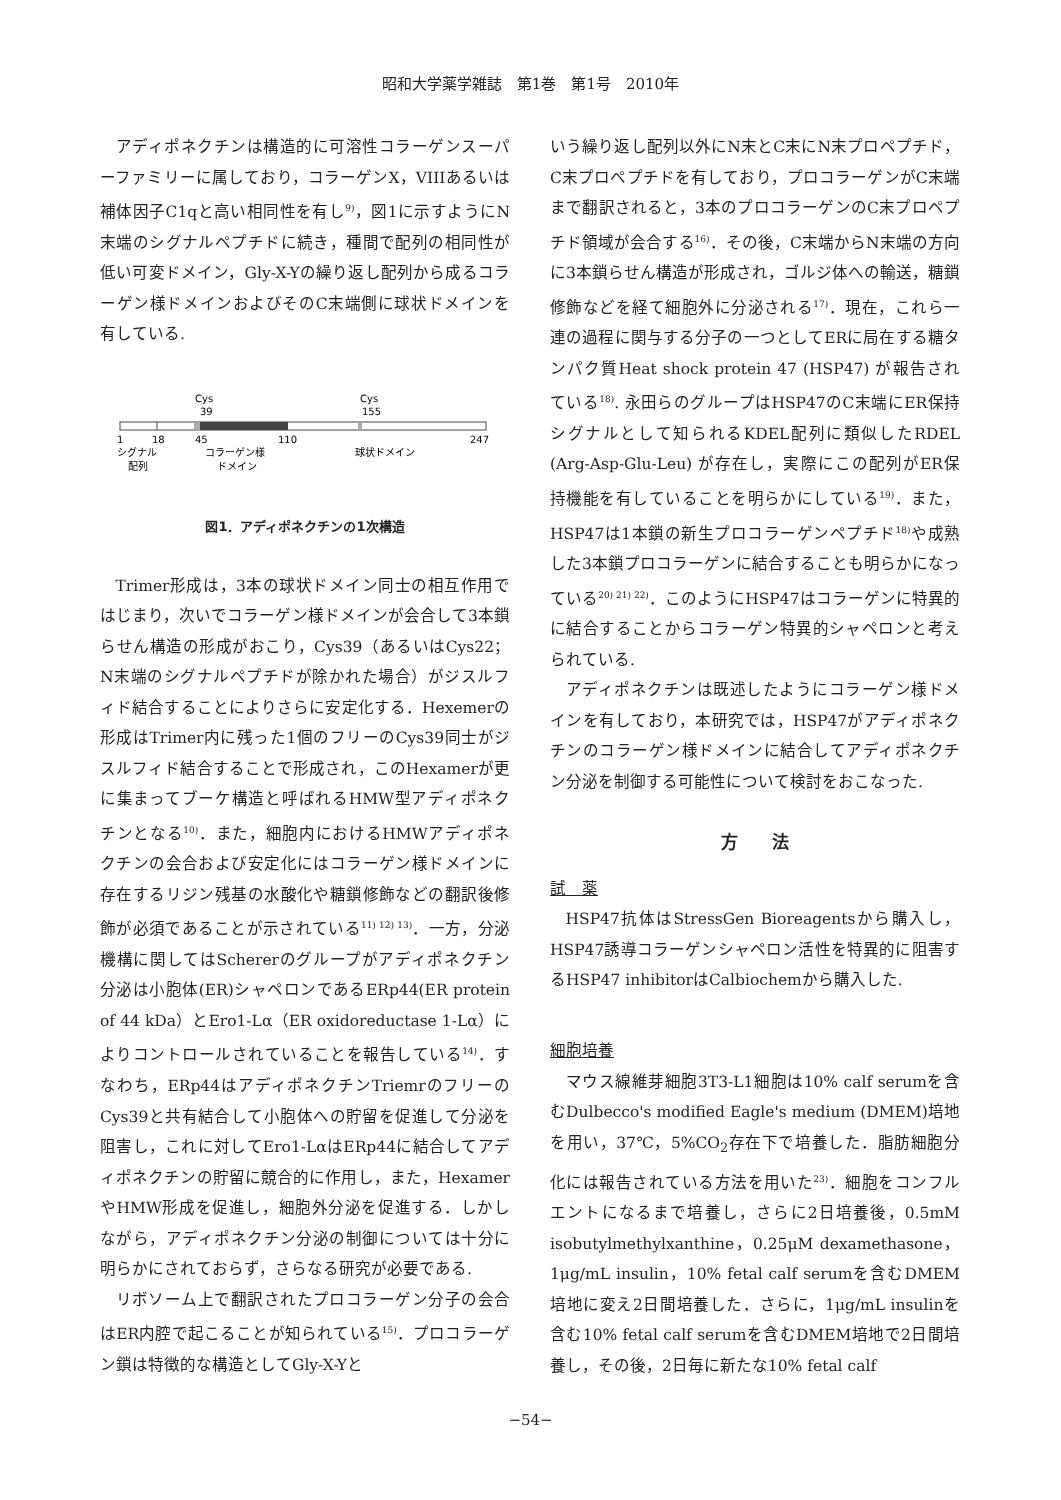昭和大学薬学雑誌　第1巻　第1号　2010年
アディポネクチンは構造的に可溶性コラーゲンスーパーファミリーに属しており，コラーゲンX，VIIIあるいは補体因子C1qと高い相同性を有し<sup>9)</sup>，図1に示すようにN末端のシグナルペプチドに続き，種間で配列の相同性が低い可変ドメイン，Gly-X-Yの繰り返し配列から成るコラーゲン様ドメインおよびそのC末端側に球状ドメインを有している.
Cys
Cys
39
155
1
18
45
110
247
シグナル
コラーゲン様
球状ドメイン
配列
ドメイン
図1．アディポネクチンの1次構造
Trimer形成は，3本の球状ドメイン同士の相互作用ではじまり，次いでコラーゲン様ドメインが会合して3本鎖らせん構造の形成がおこり，Cys39（あるいはCys22；N末端のシグナルペプチドが除かれた場合）がジスルフィド結合することによりさらに安定化する．Hexemerの形成はTrimer内に残った1個のフリーのCys39同士がジスルフィド結合することで形成され，このHexamerが更に集まってブーケ構造と呼ばれるHMW型アディポネクチンとなる<sup>10)</sup>．また，細胞内におけるHMWアディポネクチンの会合および安定化にはコラーゲン様ドメインに存在するリジン残基の水酸化や糖鎖修飾などの翻訳後修飾が必須であることが示されている<sup>11) 12) 13)</sup>．一方，分泌機構に関してはSchererのグループがアディポネクチン分泌は小胞体(ER)シャペロンであるERp44(ER protein of 44 kDa）とEro1-Lα（ER oxidoreductase 1-Lα）によりコントロールされていることを報告している<sup>14)</sup>．すなわち，ERp44はアディポネクチンTriemrのフリーのCys39と共有結合して小胞体への貯留を促進して分泌を阻害し，これに対してEro1-LαはERp44に結合してアディポネクチンの貯留に競合的に作用し，また，HexamerやHMW形成を促進し，細胞外分泌を促進する．しかしながら，アディポネクチン分泌の制御については十分に明らかにされておらず，さらなる研究が必要である.
リボソーム上で翻訳されたプロコラーゲン分子の会合はER内腔で起こることが知られている<sup>15)</sup>．プロコラーゲン鎖は特徴的な構造としてGly-X-Yと
いう繰り返し配列以外にN末とC末にN末プロペプチド，C末プロペプチドを有しており，プロコラーゲンがC末端まで翻訳されると，3本のプロコラーゲンのC末プロペプチド領域が会合する<sup>16)</sup>．その後，C末端からN末端の方向に3本鎖らせん構造が形成され，ゴルジ体への輸送，糖鎖修飾などを経て細胞外に分泌される<sup>17)</sup>．現在，これら一連の過程に関与する分子の一つとしてERに局在する糖タンパク質Heat shock protein 47 (HSP47) が報告されている<sup>18)</sup>. 永田らのグループはHSP47のC末端にER保持シグナルとして知られるKDEL配列に類似したRDEL (Arg-Asp-Glu-Leu) が存在し，実際にこの配列がER保持機能を有していることを明らかにしている<sup>19)</sup>．また，HSP47は1本鎖の新生プロコラーゲンペプチド<sup>18)</sup>や成熟した3本鎖プロコラーゲンに結合することも明らかになっている<sup>20) 21) 22)</sup>．このようにHSP47はコラーゲンに特異的に結合することからコラーゲン特異的シャペロンと考えられている.
アディポネクチンは既述したようにコラーゲン様ドメインを有しており，本研究では，HSP47がアディポネクチンのコラーゲン様ドメインに結合してアディポネクチン分泌を制御する可能性について検討をおこなった.
方　　法
試　薬
HSP47抗体はStressGen Bioreagentsから購入し，HSP47誘導コラーゲンシャペロン活性を特異的に阻害するHSP47 inhibitorはCalbiochemから購入した.
細胞培養
マウス線維芽細胞3T3-L1細胞は10% calf serumを含むDulbecco's modified Eagle's medium (DMEM)培地を用い，37℃，5%CO<sub>2</sub>存在下で培養した．脂肪細胞分化には報告されている方法を用いた<sup>23)</sup>．細胞をコンフルエントになるまで培養し，さらに2日培養後，0.5mM isobutylmethylxanthine，0.25μM dexamethasone，1μg/mL insulin，10% fetal calf serumを含むDMEM培地に変え2日間培養した．さらに，1μg/mL insulinを含む10% fetal calf serumを含むDMEM培地で2日間培養し，その後，2日毎に新たな10% fetal calf
−54−